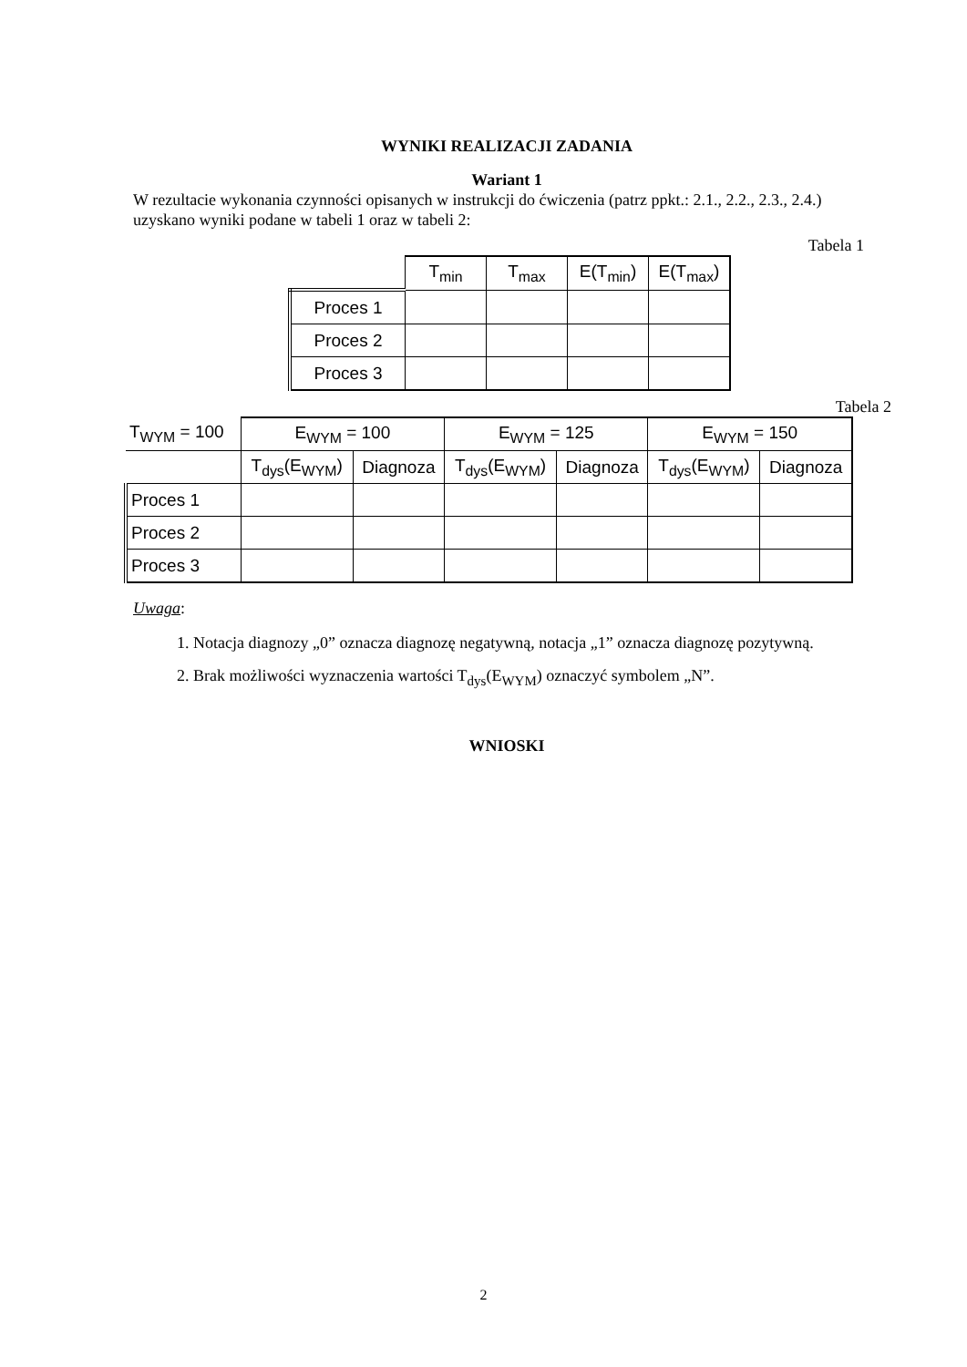WYNIKI REALIZACJI ZADANIA
Wariant 1
W rezultacie wykonania czynności opisanych w instrukcji do ćwiczenia (patrz ppkt.: 2.1., 2.2., 2.3., 2.4.) uzyskano wyniki podane w tabeli 1 oraz w tabeli 2:
Tabela 1
| | T<sub>min</sub> | T<sub>max</sub> | E(T<sub>min</sub>) | E(T<sub>max</sub>) |
| --- | --- | --- | --- | --- |
| Proces 1 | | | | |
| Proces 2 | | | | |
| Proces 3 | | | | |
Tabela 2
| T<sub>WYM</sub> = 100 | E<sub>WYM</sub> = 100 | | E<sub>WYM</sub> = 125 | | E<sub>WYM</sub> = 150 | |
| --- | --- | --- | --- | --- | --- | --- |
| | T<sub>dys</sub>(E<sub>WYM</sub>) | Diagnoza | T<sub>dys</sub>(E<sub>WYM</sub>) | Diagnoza | T<sub>dys</sub>(E<sub>WYM</sub>) | Diagnoza |
| Proces 1 | | | | | | |
| Proces 2 | | | | | | |
| Proces 3 | | | | | | |
Uwaga:
1. Notacja diagnozy „0” oznacza diagnozę negatywną, notacja „1” oznacza diagnozę pozytywną.
2. Brak możliwości wyznaczenia wartości T<sub>dys</sub>(E<sub>WYM</sub>) oznaczyć symbolem „N”.
WNIOSKI
2